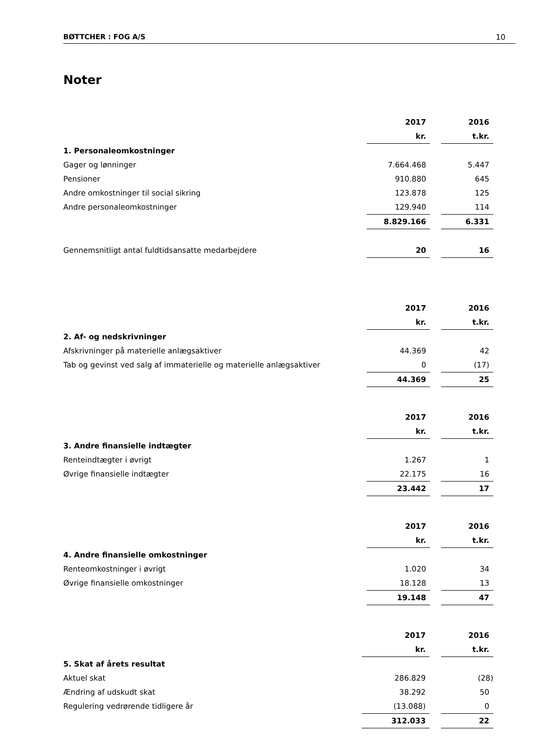BØTTCHER : FOG A/S 10
Noter
| | 2017 | | 2016 |
| | kr. | | t.kr. |
| 1. Personaleomkostninger | | | |
| Gager og lønninger | 7.664.468 | | 5.447 |
| Pensioner | 910.880 | | 645 |
| Andre omkostninger til social sikring | 123.878 | | 125 |
| Andre personaleomkostninger | 129.940 | | 114 |
| | 8.829.166 | | 6.331 |
| Gennemsnitligt antal fuldtidsansatte medarbejdere | 20 | | 16 |
| | 2017 | | 2016 |
| | kr. | | t.kr. |
| 2. Af- og nedskrivninger | | | |
| Afskrivninger på materielle anlægsaktiver | 44.369 | | 42 |
| Tab og gevinst ved salg af immaterielle og materielle anlægsaktiver | 0 | | (17) |
| | 44.369 | | 25 |
| | 2017 | | 2016 |
| | kr. | | t.kr. |
| 3. Andre finansielle indtægter | | | |
| Renteindtægter i øvrigt | 1.267 | | 1 |
| Øvrige finansielle indtægter | 22.175 | | 16 |
| | 23.442 | | 17 |
| | 2017 | | 2016 |
| | kr. | | t.kr. |
| 4. Andre finansielle omkostninger | | | |
| Renteomkostninger i øvrigt | 1.020 | | 34 |
| Øvrige finansielle omkostninger | 18.128 | | 13 |
| | 19.148 | | 47 |
| | 2017 | | 2016 |
| | kr. | | t.kr. |
| 5. Skat af årets resultat | | | |
| Aktuel skat | 286.829 | | (28) |
| Ændring af udskudt skat | 38.292 | | 50 |
| Regulering vedrørende tidligere år | (13.088) | | 0 |
| | 312.033 | | 22 |